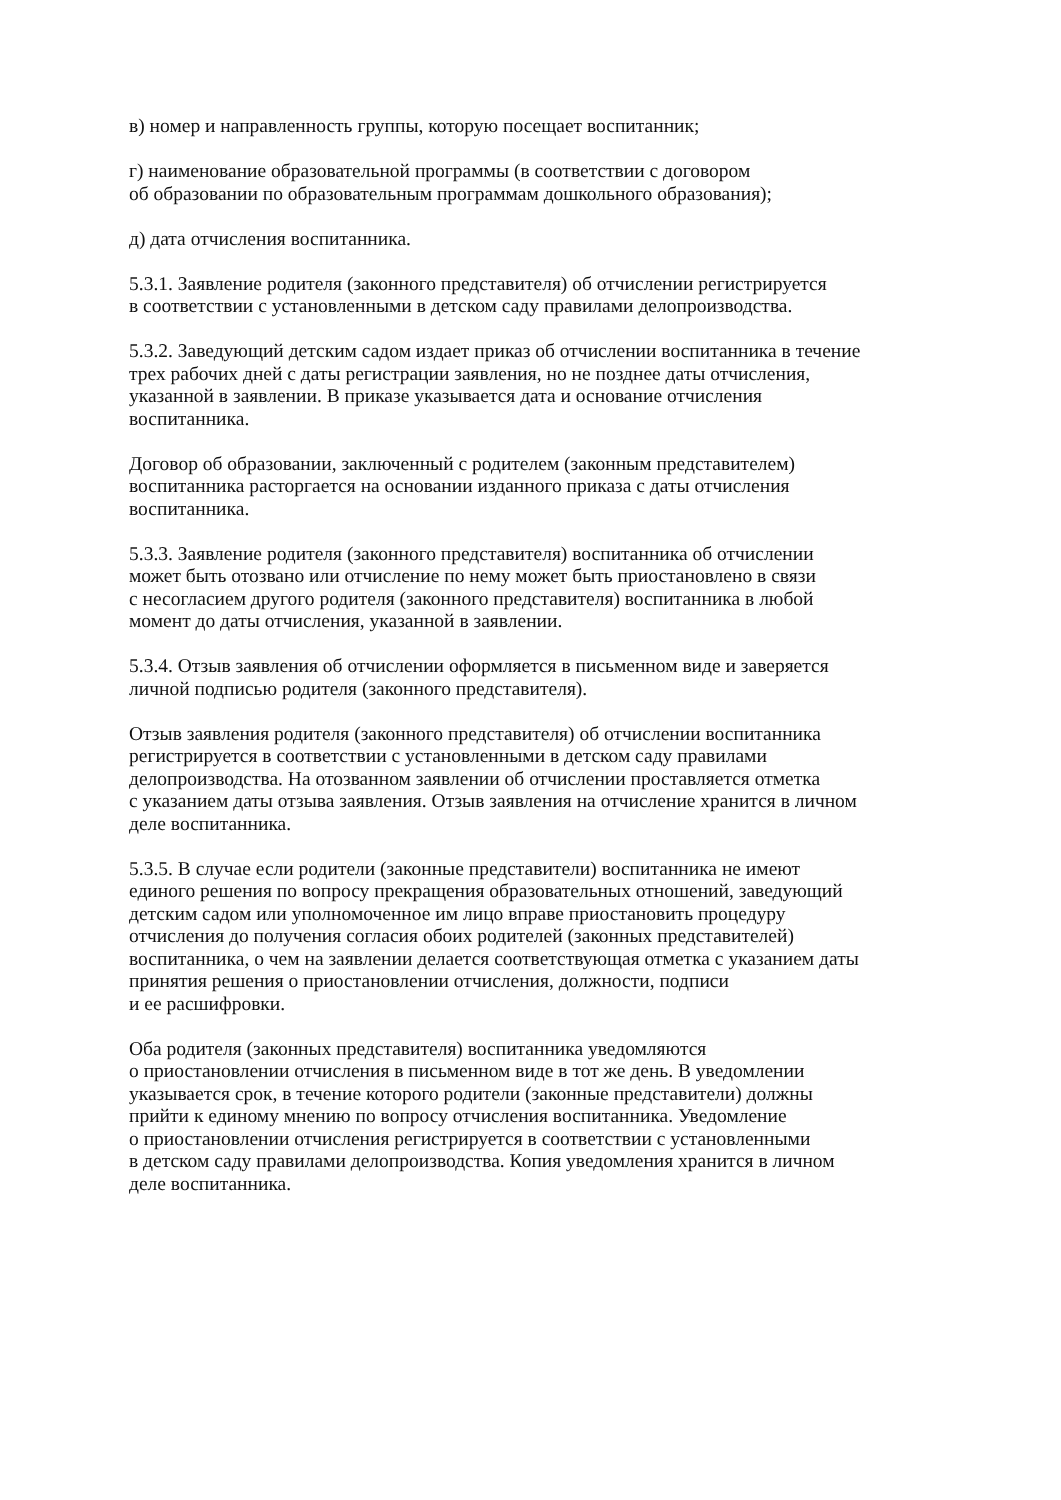в) номер и направленность группы, которую посещает воспитанник;
г) наименование образовательной программы (в соответствии с договором
об образовании по образовательным программам дошкольного образования);
д) дата отчисления воспитанника.
5.3.1. Заявление родителя (законного представителя) об отчислении регистрируется
в соответствии с установленными в детском саду правилами делопроизводства.
5.3.2. Заведующий детским садом издает приказ об отчислении воспитанника в течение
трех рабочих дней с даты регистрации заявления, но не позднее даты отчисления,
указанной в заявлении. В приказе указывается дата и основание отчисления
воспитанника.
Договор об образовании, заключенный с родителем (законным представителем)
воспитанника расторгается на основании изданного приказа с даты отчисления
воспитанника.
5.3.3. Заявление родителя (законного представителя) воспитанника об отчислении
может быть отозвано или отчисление по нему может быть приостановлено в связи
с несогласием другого родителя (законного представителя) воспитанника в любой
момент до даты отчисления, указанной в заявлении.
5.3.4. Отзыв заявления об отчислении оформляется в письменном виде и заверяется
личной подписью родителя (законного представителя).
Отзыв заявления родителя (законного представителя) об отчислении воспитанника
регистрируется в соответствии с установленными в детском саду правилами
делопроизводства. На отозванном заявлении об отчислении проставляется отметка
с указанием даты отзыва заявления. Отзыв заявления на отчисление хранится в личном
деле воспитанника.
5.3.5. В случае если родители (законные представители) воспитанника не имеют
единого решения по вопросу прекращения образовательных отношений, заведующий
детским садом или уполномоченное им лицо вправе приостановить процедуру
отчисления до получения согласия обоих родителей (законных представителей)
воспитанника, о чем на заявлении делается соответствующая отметка с указанием даты
принятия решения о приостановлении отчисления, должности, подписи
и ее расшифровки.
Оба родителя (законных представителя) воспитанника уведомляются
о приостановлении отчисления в письменном виде в тот же день. В уведомлении
указывается срок, в течение которого родители (законные представители) должны
прийти к единому мнению по вопросу отчисления воспитанника. Уведомление
о приостановлении отчисления регистрируется в соответствии с установленными
в детском саду правилами делопроизводства. Копия уведомления хранится в личном
деле воспитанника.